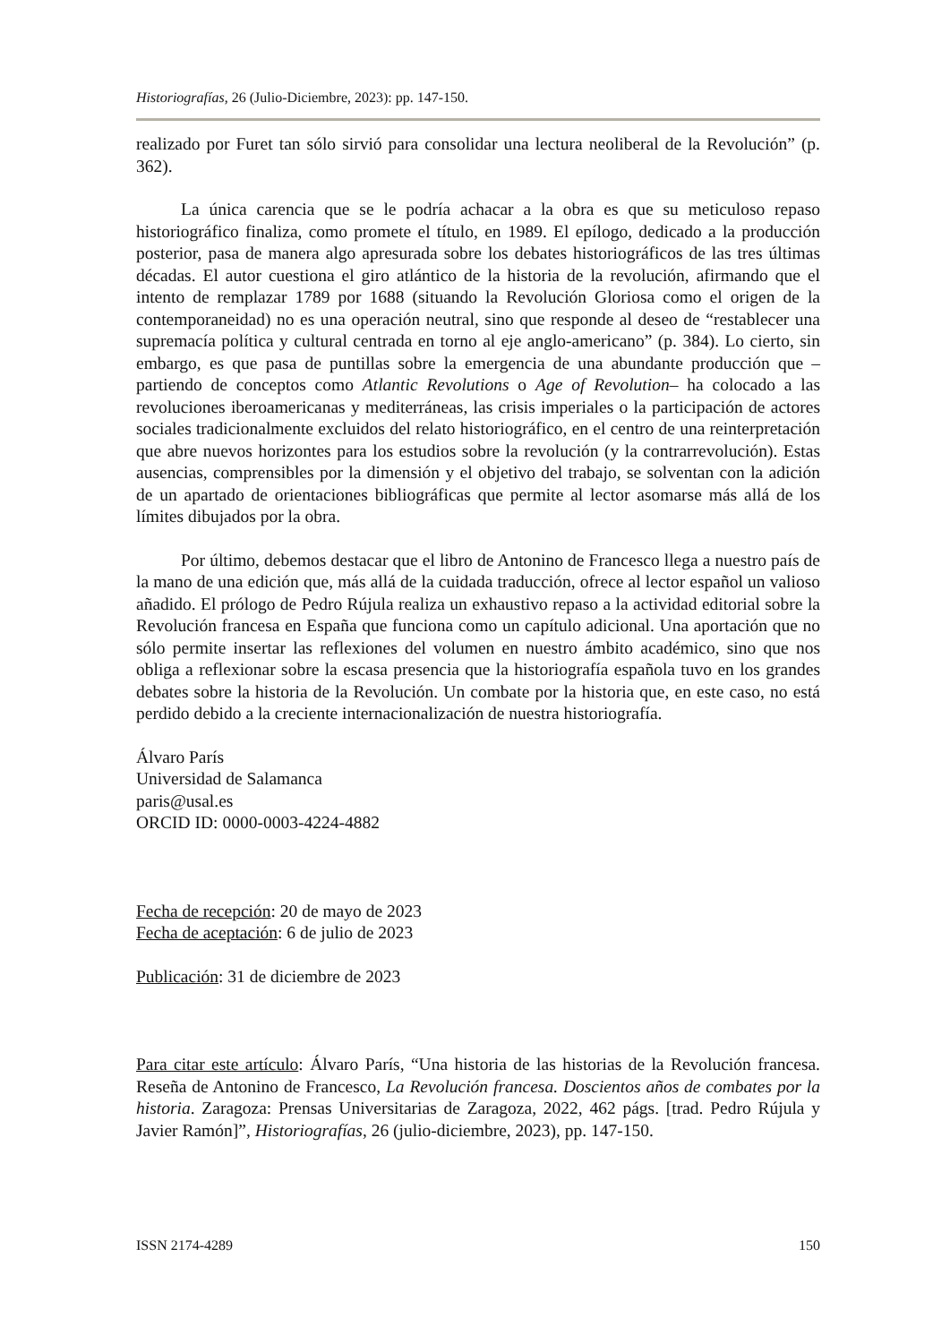Historiografías, 26 (Julio-Diciembre, 2023): pp. 147-150.
realizado por Furet tan sólo sirvió para consolidar una lectura neoliberal de la Revolución” (p. 362).
La única carencia que se le podría achacar a la obra es que su meticuloso repaso historiográfico finaliza, como promete el título, en 1989. El epílogo, dedicado a la producción posterior, pasa de manera algo apresurada sobre los debates historiográficos de las tres últimas décadas. El autor cuestiona el giro atlántico de la historia de la revolución, afirmando que el intento de remplazar 1789 por 1688 (situando la Revolución Gloriosa como el origen de la contemporaneidad) no es una operación neutral, sino que responde al deseo de “restablecer una supremacía política y cultural centrada en torno al eje anglo-americano” (p. 384). Lo cierto, sin embargo, es que pasa de puntillas sobre la emergencia de una abundante producción que –partiendo de conceptos como Atlantic Revolutions o Age of Revolution– ha colocado a las revoluciones iberoamericanas y mediterráneas, las crisis imperiales o la participación de actores sociales tradicionalmente excluidos del relato historiográfico, en el centro de una reinterpretación que abre nuevos horizontes para los estudios sobre la revolución (y la contrarrevolución). Estas ausencias, comprensibles por la dimensión y el objetivo del trabajo, se solventan con la adición de un apartado de orientaciones bibliográficas que permite al lector asomarse más allá de los límites dibujados por la obra.
Por último, debemos destacar que el libro de Antonino de Francesco llega a nuestro país de la mano de una edición que, más allá de la cuidada traducción, ofrece al lector español un valioso añadido. El prólogo de Pedro Rújula realiza un exhaustivo repaso a la actividad editorial sobre la Revolución francesa en España que funciona como un capítulo adicional. Una aportación que no sólo permite insertar las reflexiones del volumen en nuestro ámbito académico, sino que nos obliga a reflexionar sobre la escasa presencia que la historiografía española tuvo en los grandes debates sobre la historia de la Revolución. Un combate por la historia que, en este caso, no está perdido debido a la creciente internacionalización de nuestra historiografía.
Álvaro París
Universidad de Salamanca
paris@usal.es
ORCID ID: 0000-0003-4224-4882
Fecha de recepción: 20 de mayo de 2023
Fecha de aceptación: 6 de julio de 2023
Publicación: 31 de diciembre de 2023
Para citar este artículo: Álvaro París, “Una historia de las historias de la Revolución francesa. Reseña de Antonino de Francesco, La Revolución francesa. Doscientos años de combates por la historia. Zaragoza: Prensas Universitarias de Zaragoza, 2022, 462 págs. [trad. Pedro Rújula y Javier Ramón]”, Historiografías, 26 (julio-diciembre, 2023), pp. 147-150.
ISSN 2174-4289 150